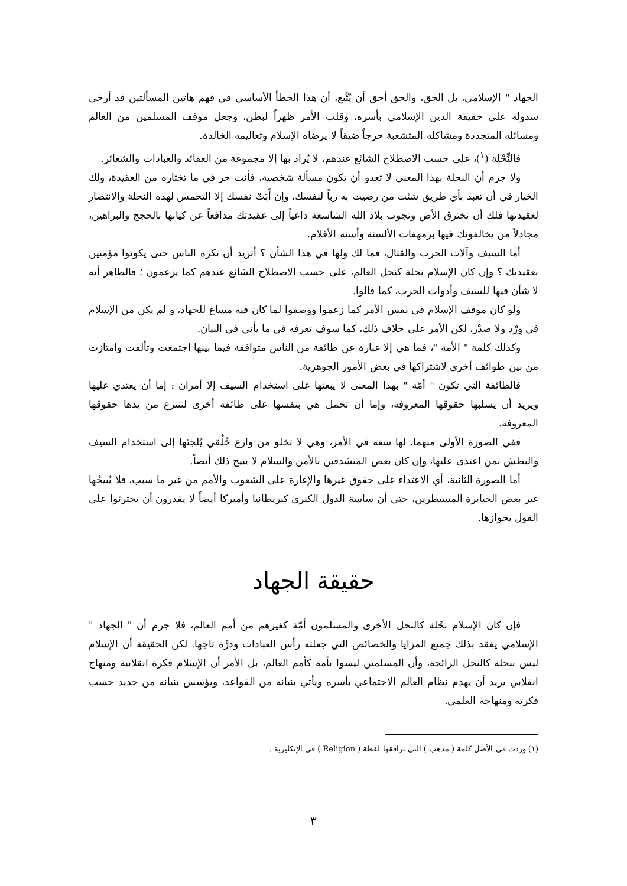الجهاد " الإسلامي، بل الحق، والحق أحق أن يُتَّبع، أن هذا الخطأ الأساسي في فهم هاتين المسألتين قد أرخى سدوله على حقيقة الدين الإسلامي بأسره، وقلب الأمر ظهراً لبطن، وجعل موقف المسلمين من العالم ومسائله المتجددة ومشاكله المتشعبة حرجاً ضيقاً لا يرضاه الإسلام وتعاليمه الخالدة.
فالنِّحْلة (<sup>١</sup>)، على حسب الاصطلاح الشائع عندهم، لا يُراد بها إلا مجموعة من العقائد والعبادات والشعائر.
ولا جرم أن النحلة بهذا المعنى لا تعدو أن تكون مسألة شخصية، فأنت حر في ما تختاره من العقيدة، ولك الخيار في أن تعبد بأي طريق شئت من رضيت به رباً لنفسك، وإن أَبَتْ نفسك إلا التحمس لهذه النحلة والانتصار لعقيدتها فلك أن تخترق الأض وتجوب بلاد الله الشاسعة داعياً إلى عقيدتك مدافعاً عن كيانها بالحجج والبراهين، مجادلاً من يخالفونك فيها برمهفات الألسنة وأسنة الأقلام.
أما السيف وآلات الحرب والقتال، فما لك ولها في هذا الشأن ؟ أتريد أن تكره الناس حتى يكونوا مؤمنين بعقيدتك ؟ وإن كان الإسلام نحلة كنحل العالم، على حسب الاصطلاح الشائع عندهم كما يزعمون ؛ فالظاهر أنه لا شأن فيها للسيف وأدوات الحرب، كما قالوا.
ولو كان موقف الإسلام في نفس الأمر كما زعموا ووصفوا لما كان فيه مساغ للجهاد، و لم يكن من الإسلام في وِرْد ولا صدْر، لكن الأمر على خلاف ذلك، كما سوف تعرفه في ما يأتي في البيان.
وكذلك كلمة " الأمة "، فما هي إلا عبارة عن طائفة من الناس متوافقة فيما بينها اجتمعت وتألفت وامتازت من بين طوائف أخرى لاشتراكها في بعض الأمور الجوهرية.
فالطائفة التي تكون " أمّة " بهذا المعنى لا يبعثها على استخدام السيف إلا أمران : إما أن يعتدي عليها ويريد أن يسلبها حقوقها المعروفة، وإما أن تحمل هي بنفسها على طائفة أخرى لتنتزع من يدها حقوقها المعروفة.
ففي الصورة الأولى منهما، لها سعة في الأمر، وهي لا تخلو من وازع خُلُقي يُلجئها إلى استخدام السيف والبطش بمن اعتدى عليها، وإن كان بعض المتشدقين بالأمن والسلام لا يبيح ذلك أيضاً.
أما الصورة الثانية، أي الاعتداء على حقوق غيرها والإغارة على الشعوب والأمم من غير ما سبب، فلا يُبيحُها غير بعض الجبابرة المسيطرين، حتى أن ساسة الدول الكبرى كبريطانيا وأميركا أيضاً لا يقدرون أن يجترئوا على القول بجوازها.
حقيقة الجهاد
فإن كان الإسلام نحْلة كالنحل الأخرى والمسلمون أمّة كغيرهم من أمم العالم، فلا جرم أن " الجهاد " الإسلامي يفقد بذلك جميع المزايا والخصائص التي جعلته رأس العبادات ودرَّة تاجها. لكن الحقيقة أن الإسلام ليس بنحلة كالنحل الرائجة، وأن المسلمين ليسوا بأمة كأمم العالم، بل الأمر أن الإسلام فكرة انقلابية ومنهاج انقلابي يريد أن يهدم نظام العالم الاجتماعي بأسره ويأتي بنيانه من القواعد، ويؤسس بنيانه من جديد حسب فكرته ومنهاجه العلمي.
(١) وردت في الأصل كلمة ( مذهب ) التي ترافقها لفظة ( Religion ) في الإنكليزية .
٣